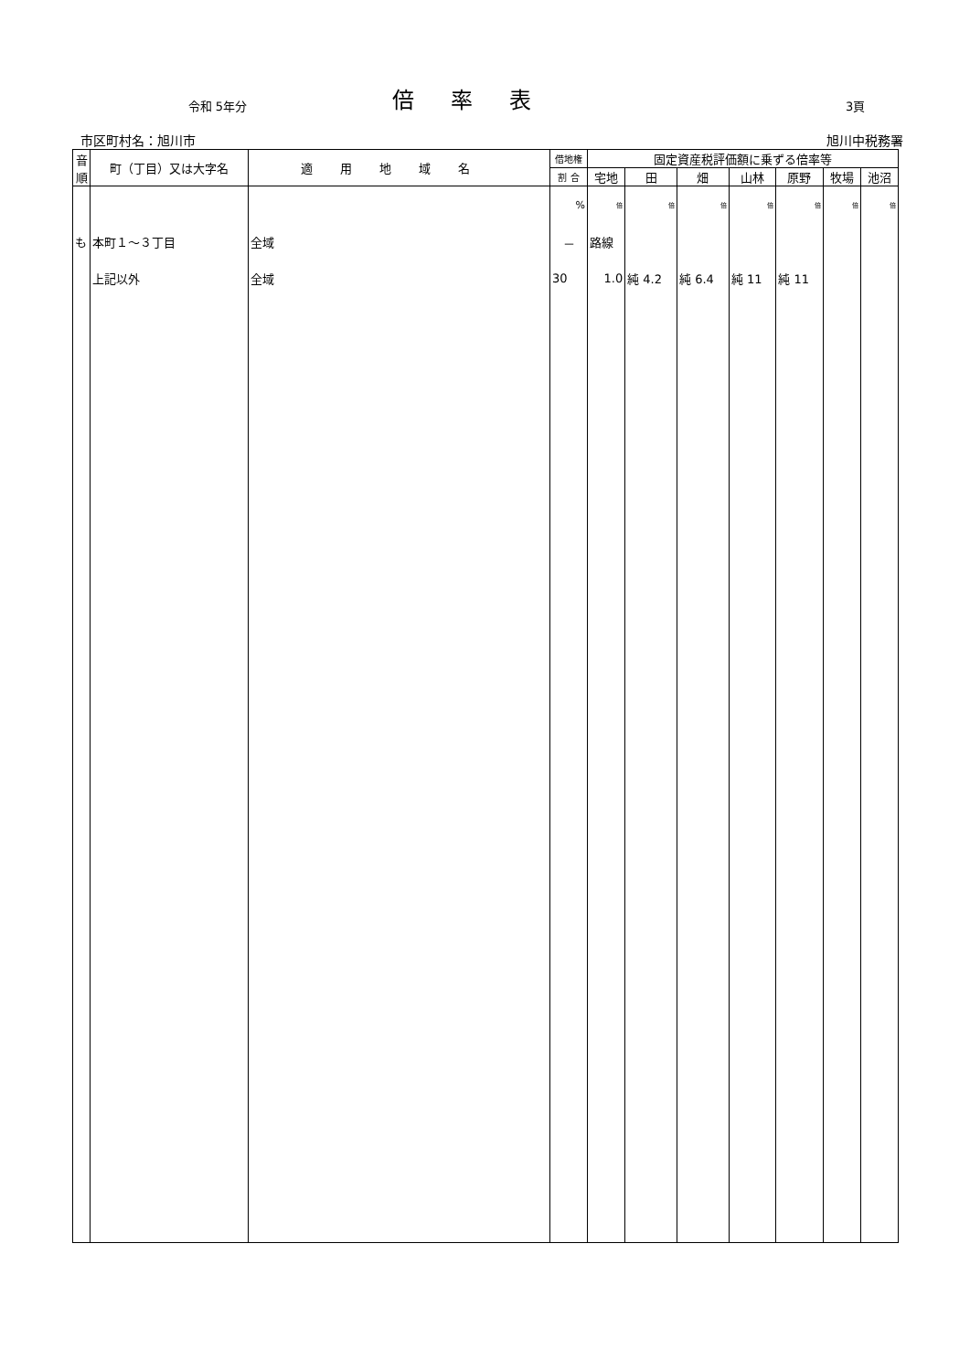令和 5年分
倍率表
3頁
市区町村名：旭川市 旭川中税務署
| 音 順 | 町（丁目）又は大字名 | 適用地域名 | 借地権 | 固定資産税評価額に乗ずる倍率等 | | | | | | |
| --- | --- | --- | --- | --- | --- | --- | --- | --- | --- | --- |
| | | | 割 合 | 宅地 | 田 | 畑 | 山林 | 原野 | 牧場 | 池沼 |
| | | | % | 倍 | 倍 | 倍 | 倍 | 倍 | 倍 | 倍 |
| も | 本町１～３丁目 | 全域 | － | 路線 | | | | | | |
| | 上記以外 | 全域 | 30 | 1.0 | 純 4.2 | 純 6.4 | 純 11 | 純 11 | | |